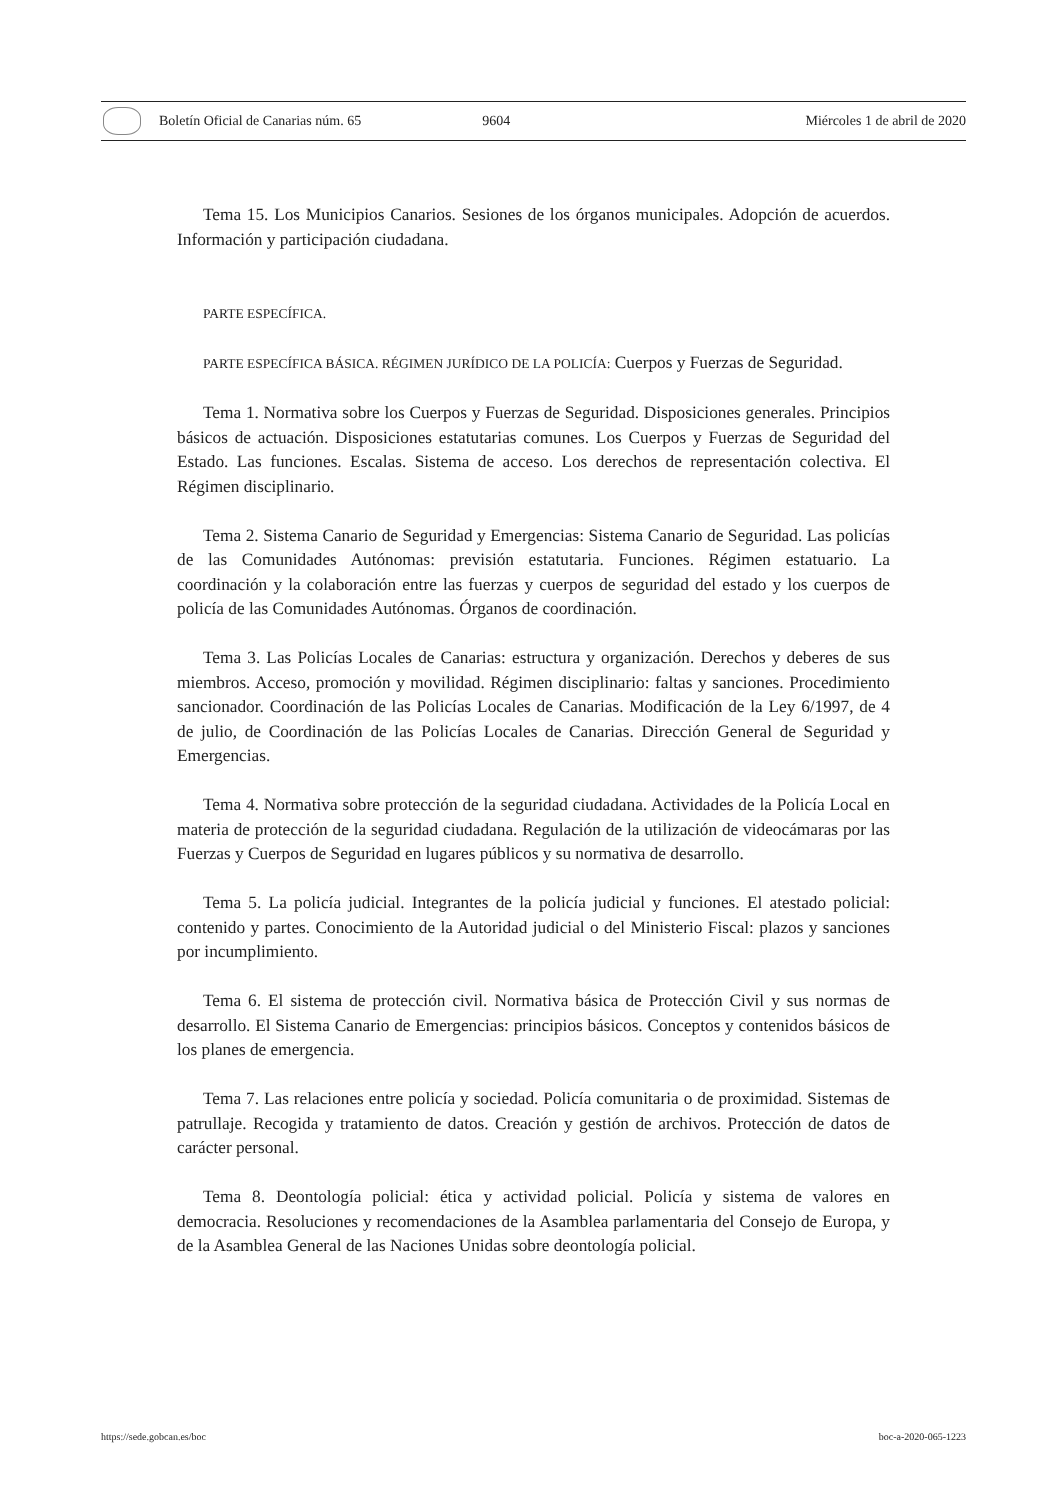Boletín Oficial de Canarias núm. 65
9604 Miércoles 1 de abril de 2020
Tema 15. Los Municipios Canarios. Sesiones de los órganos municipales. Adopción de acuerdos. Información y participación ciudadana.
PARTE ESPECÍFICA.
PARTE ESPECÍFICA BÁSICA. RÉGIMEN JURÍDICO DE LA POLICÍA: Cuerpos y Fuerzas de Seguridad.
Tema 1. Normativa sobre los Cuerpos y Fuerzas de Seguridad. Disposiciones generales. Principios básicos de actuación. Disposiciones estatutarias comunes. Los Cuerpos y Fuerzas de Seguridad del Estado. Las funciones. Escalas. Sistema de acceso. Los derechos de representación colectiva. El Régimen disciplinario.
Tema 2. Sistema Canario de Seguridad y Emergencias: Sistema Canario de Seguridad. Las policías de las Comunidades Autónomas: previsión estatutaria. Funciones. Régimen estatuario. La coordinación y la colaboración entre las fuerzas y cuerpos de seguridad del estado y los cuerpos de policía de las Comunidades Autónomas. Órganos de coordinación.
Tema 3. Las Policías Locales de Canarias: estructura y organización. Derechos y deberes de sus miembros. Acceso, promoción y movilidad. Régimen disciplinario: faltas y sanciones. Procedimiento sancionador. Coordinación de las Policías Locales de Canarias. Modificación de la Ley 6/1997, de 4 de julio, de Coordinación de las Policías Locales de Canarias. Dirección General de Seguridad y Emergencias.
Tema 4. Normativa sobre protección de la seguridad ciudadana. Actividades de la Policía Local en materia de protección de la seguridad ciudadana. Regulación de la utilización de videocámaras por las Fuerzas y Cuerpos de Seguridad en lugares públicos y su normativa de desarrollo.
Tema 5. La policía judicial. Integrantes de la policía judicial y funciones. El atestado policial: contenido y partes. Conocimiento de la Autoridad judicial o del Ministerio Fiscal: plazos y sanciones por incumplimiento.
Tema 6. El sistema de protección civil. Normativa básica de Protección Civil y sus normas de desarrollo. El Sistema Canario de Emergencias: principios básicos. Conceptos y contenidos básicos de los planes de emergencia.
Tema 7. Las relaciones entre policía y sociedad. Policía comunitaria o de proximidad. Sistemas de patrullaje. Recogida y tratamiento de datos. Creación y gestión de archivos. Protección de datos de carácter personal.
Tema 8. Deontología policial: ética y actividad policial. Policía y sistema de valores en democracia. Resoluciones y recomendaciones de la Asamblea parlamentaria del Consejo de Europa, y de la Asamblea General de las Naciones Unidas sobre deontología policial.
https://sede.gobcan.es/boc boc-a-2020-065-1223